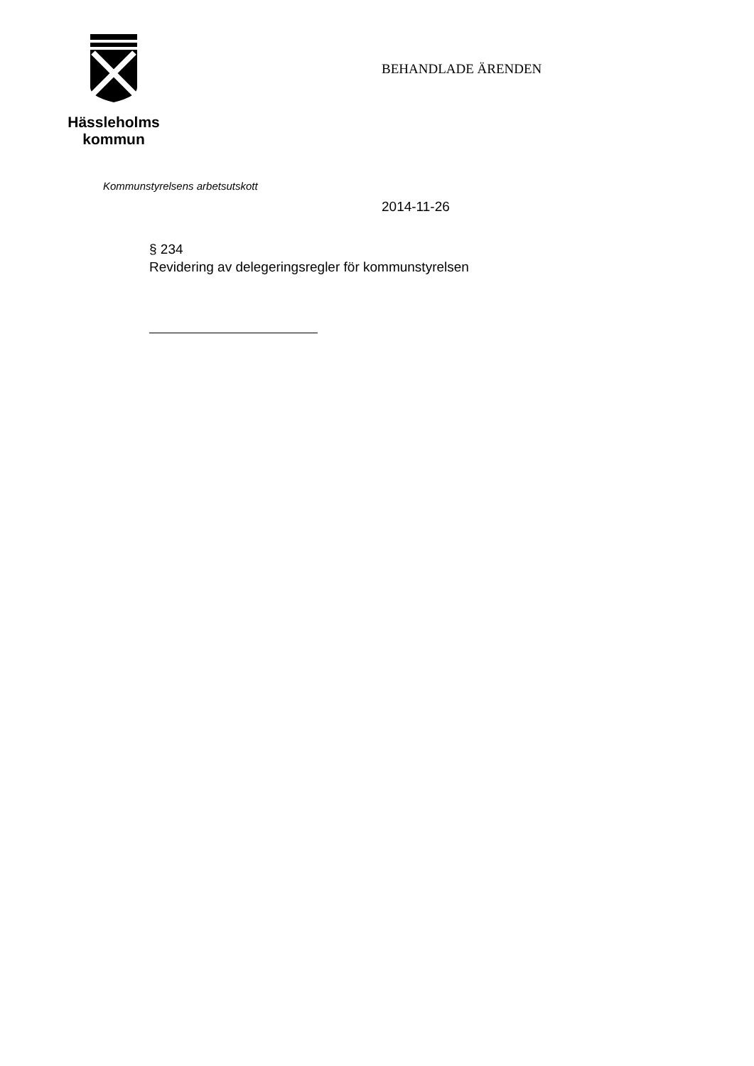Hässleholms
kommun
BEHANDLADE ÄRENDEN
Kommunstyrelsens arbetsutskott
2014-11-26
§ 234
Revidering av delegeringsregler för kommunstyrelsen